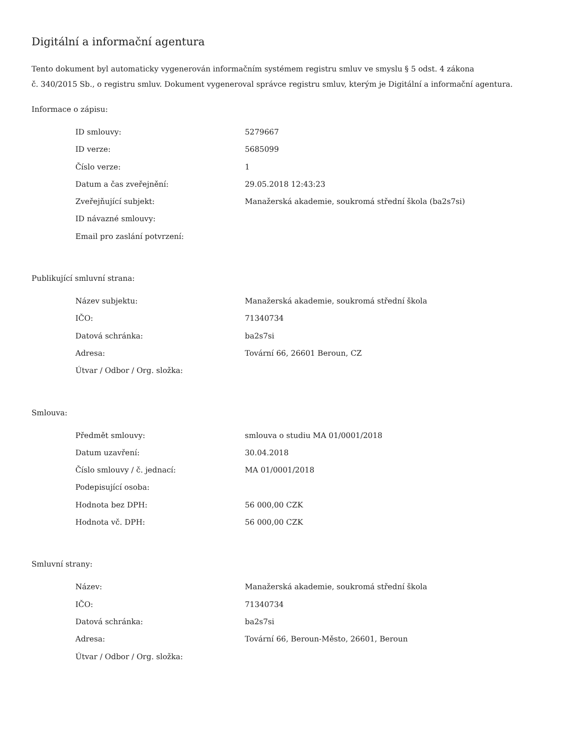Digitální a informační agentura
Tento dokument byl automaticky vygenerován informačním systémem registru smluv ve smyslu § 5 odst. 4 zákona
č. 340/2015 Sb., o registru smluv. Dokument vygeneroval správce registru smluv, kterým je Digitální a informační agentura.
Informace o zápisu:
| ID smlouvy: | 5279667 |
| ID verze: | 5685099 |
| Číslo verze: | 1 |
| Datum a čas zveřejnění: | 29.05.2018 12:43:23 |
| Zveřejňující subjekt: | Manažerská akademie, soukromá střední škola (ba2s7si) |
| ID návazné smlouvy: | |
| Email pro zaslání potvrzení: | |
Publikující smluvní strana:
| Název subjektu: | Manažerská akademie, soukromá střední škola |
| IČO: | 71340734 |
| Datová schránka: | ba2s7si |
| Adresa: | Tovární 66, 26601 Beroun, CZ |
| Útvar / Odbor / Org. složka: | |
Smlouva:
| Předmět smlouvy: | smlouva o studiu MA 01/0001/2018 |
| Datum uzavření: | 30.04.2018 |
| Číslo smlouvy / č. jednací: | MA 01/0001/2018 |
| Podepisující osoba: | |
| Hodnota bez DPH: | 56 000,00 CZK |
| Hodnota vč. DPH: | 56 000,00 CZK |
Smluvní strany:
| Název: | Manažerská akademie, soukromá střední škola |
| IČO: | 71340734 |
| Datová schránka: | ba2s7si |
| Adresa: | Tovární 66, Beroun-Město, 26601, Beroun |
| Útvar / Odbor / Org. složka: | |